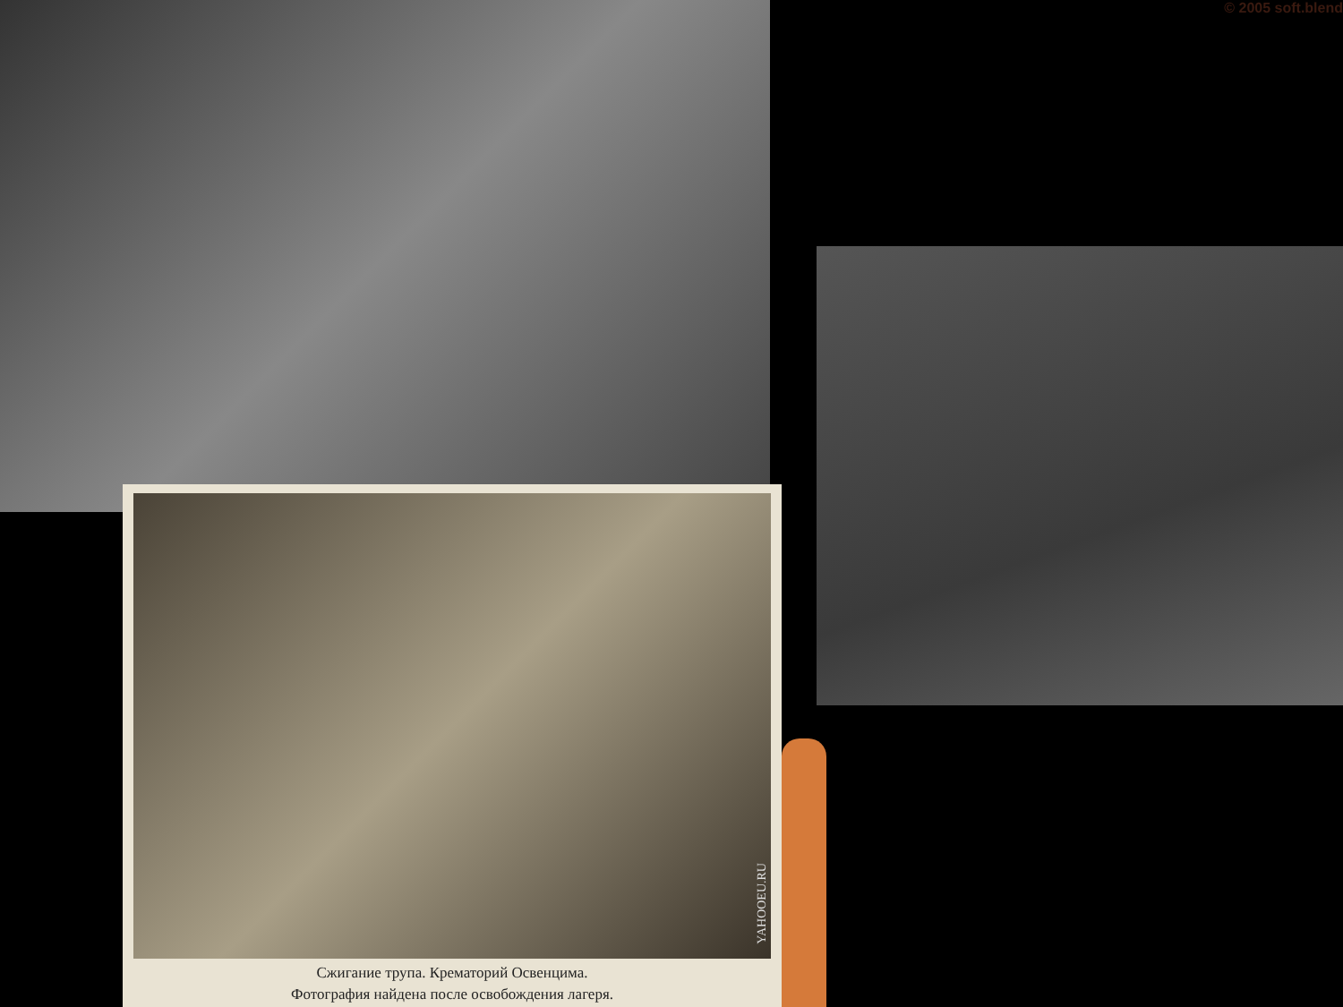© 2005 soft.blend
YAHOOEU.RU
Сжигание трупа. Крематорий Освенцима.
Фотография найдена после освобождения лагеря.